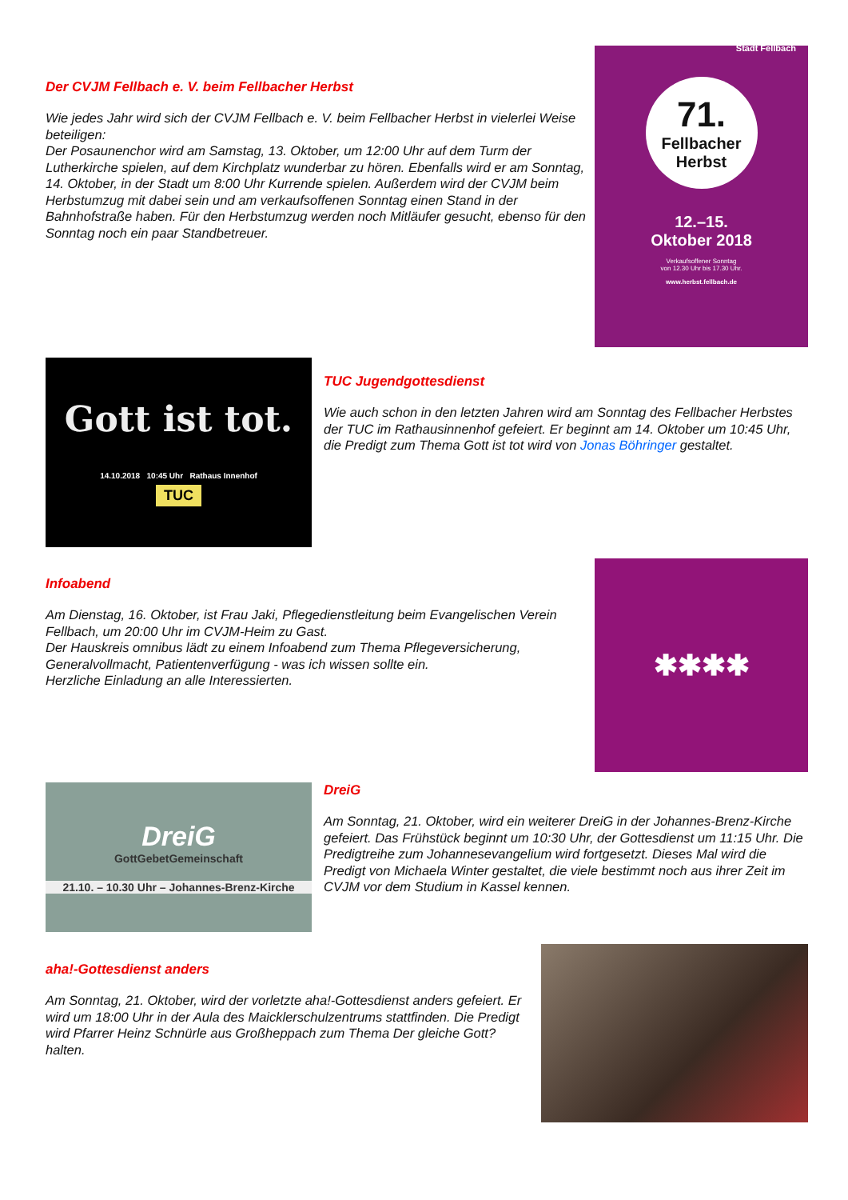Der CVJM Fellbach e. V. beim Fellbacher Herbst
Wie jedes Jahr wird sich der CVJM Fellbach e. V. beim Fellbacher Herbst in vielerlei Weise beteiligen:
Der Posaunenchor wird am Samstag, 13. Oktober, um 12:00 Uhr auf dem Turm der Lutherkirche spielen, auf dem Kirchplatz wunderbar zu hören. Ebenfalls wird er am Sonntag, 14. Oktober, in der Stadt um 8:00 Uhr Kurrende spielen. Außerdem wird der CVJM beim Herbstumzug mit dabei sein und am verkaufsoffenen Sonntag einen Stand in der Bahnhofstraße haben. Für den Herbstumzug werden noch Mitläufer gesucht, ebenso für den Sonntag noch ein paar Standbetreuer.
Stadt Fellbach
71.
Fellbacher Herbst
12.–15.
Oktober 2018
Verkaufsoffener Sonntag
von 12.30 Uhr bis 17.30 Uhr.
www.herbst.fellbach.de
Gott ist tot.
14.10.2018 10:45 Uhr Rathaus Innenhof
TUC
TUC Jugendgottesdienst
Wie auch schon in den letzten Jahren wird am Sonntag des Fellbacher Herbstes der TUC im Rathausinnenhof gefeiert. Er beginnt am 14. Oktober um 10:45 Uhr, die Predigt zum Thema Gott ist tot wird von Jonas Böhringer gestaltet.
Infoabend
Am Dienstag, 16. Oktober, ist Frau Jaki, Pflegedienstleitung beim Evangelischen Verein Fellbach, um 20:00 Uhr im CVJM-Heim zu Gast.
Der Hauskreis omnibus lädt zu einem Infoabend zum Thema Pflegeversicherung, Generalvollmacht, Patientenverfügung - was ich wissen sollte ein.
Herzliche Einladung an alle Interessierten.
✱✱✱✱
DreiG
GottGebetGemeinschaft
21.10. – 10.30 Uhr – Johannes-Brenz-Kirche
DreiG
Am Sonntag, 21. Oktober, wird ein weiterer DreiG in der Johannes-Brenz-Kirche gefeiert. Das Frühstück beginnt um 10:30 Uhr, der Gottesdienst um 11:15 Uhr. Die Predigtreihe zum Johannesevangelium wird fortgesetzt. Dieses Mal wird die Predigt von Michaela Winter gestaltet, die viele bestimmt noch aus ihrer Zeit im CVJM vor dem Studium in Kassel kennen.
aha!-Gottesdienst anders
Am Sonntag, 21. Oktober, wird der vorletzte aha!-Gottesdienst anders gefeiert. Er wird um 18:00 Uhr in der Aula des Maicklerschulzentrums stattfinden. Die Predigt wird Pfarrer Heinz Schnürle aus Großheppach zum Thema Der gleiche Gott? halten.